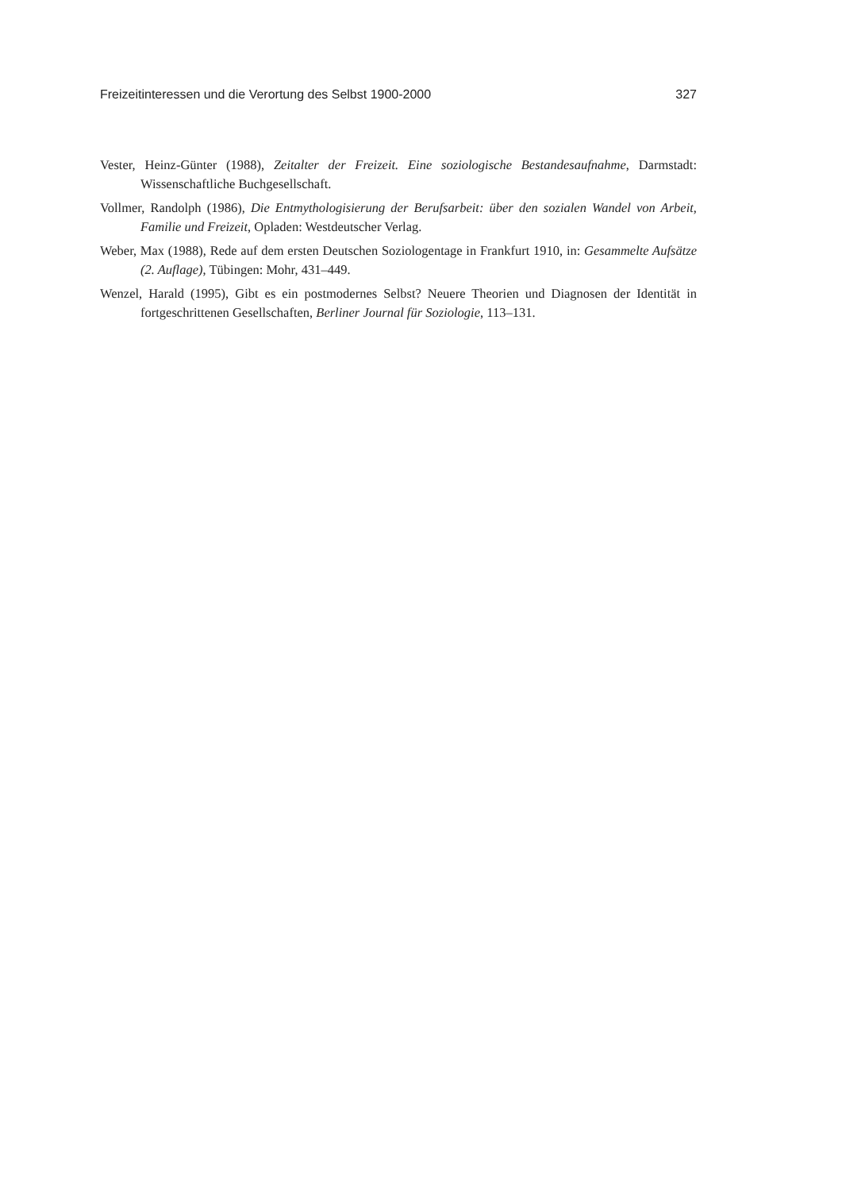Freizeitinteressen und die Verortung des Selbst 1900-2000 327
Vester, Heinz-Günter (1988), Zeitalter der Freizeit. Eine soziologische Bestandesaufnahme, Darmstadt: Wissenschaftliche Buchgesellschaft.
Vollmer, Randolph (1986), Die Entmythologisierung der Berufsarbeit: über den sozialen Wandel von Arbeit, Familie und Freizeit, Opladen: Westdeutscher Verlag.
Weber, Max (1988), Rede auf dem ersten Deutschen Soziologentage in Frankfurt 1910, in: Gesammelte Aufsätze (2. Auflage), Tübingen: Mohr, 431–449.
Wenzel, Harald (1995), Gibt es ein postmodernes Selbst? Neuere Theorien und Diagnosen der Identität in fortgeschrittenen Gesellschaften, Berliner Journal für Soziologie, 113–131.